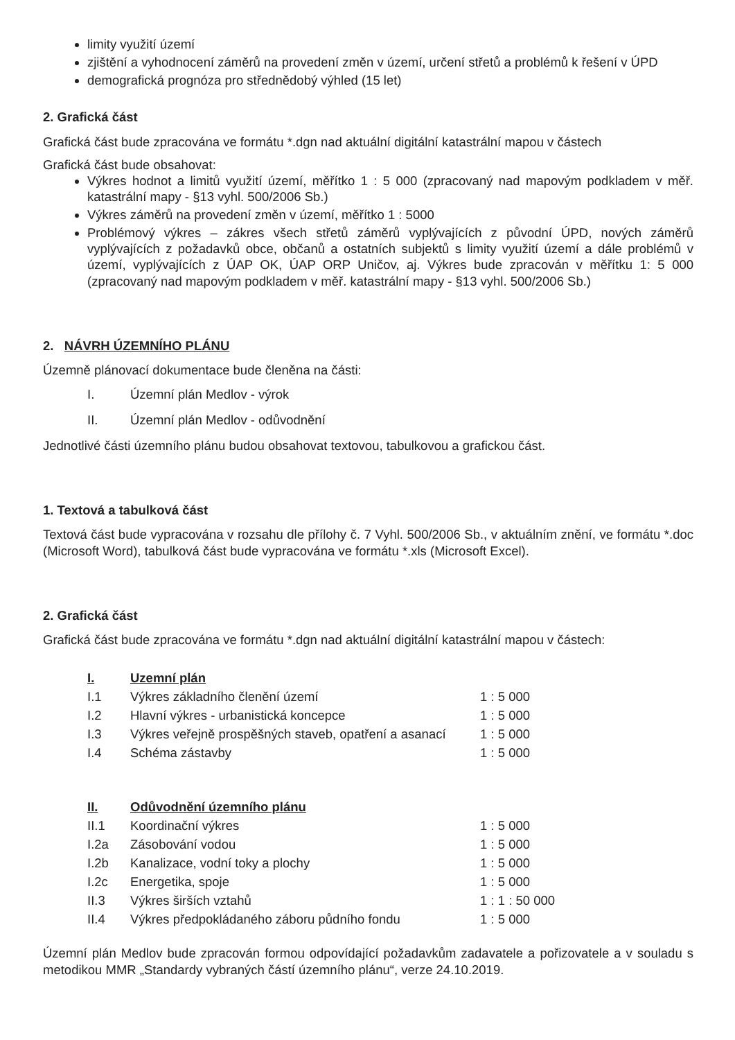limity využití území
zjištění a vyhodnocení záměrů na provedení změn v území, určení střetů a problémů k řešení v ÚPD
demografická prognóza pro střednědobý výhled (15 let)
2. Grafická část
Grafická část bude zpracována ve formátu *.dgn nad aktuální digitální katastrální mapou v částech
Grafická část bude obsahovat:
Výkres hodnot a limitů využití území, měřítko 1 : 5 000 (zpracovaný nad mapovým podkladem v měř. katastrální mapy - §13 vyhl. 500/2006 Sb.)
Výkres záměrů na provedení změn v území, měřítko 1 : 5000
Problémový výkres – zákres všech střetů záměrů vyplývajících z původní ÚPD, nových záměrů vyplývajících z požadavků obce, občanů a ostatních subjektů s limity využití území a dále problémů v území, vyplývajících z ÚAP OK, ÚAP ORP Uničov, aj. Výkres bude zpracován v měřítku 1: 5 000 (zpracovaný nad mapovým podkladem v měř. katastrální mapy - §13 vyhl. 500/2006 Sb.)
2. NÁVRH ÚZEMNÍHO PLÁNU
Územně plánovací dokumentace bude členěna na části:
| I. | Územní plán Medlov - výrok |
| II. | Územní plán Medlov - odůvodnění |
Jednotlivé části územního plánu budou obsahovat textovou, tabulkovou a grafickou část.
1. Textová a tabulková část
Textová část bude vypracována v rozsahu dle přílohy č. 7 Vyhl. 500/2006 Sb., v aktuálním znění, ve formátu *.doc (Microsoft Word), tabulková část bude vypracována ve formátu *.xls (Microsoft Excel).
2. Grafická část
Grafická část bude zpracována ve formátu *.dgn nad aktuální digitální katastrální mapou v částech:
| I. | Uzemní plán | |
| I.1 | Výkres základního členění území | 1 : 5 000 |
| I.2 | Hlavní výkres - urbanistická koncepce | 1 : 5 000 |
| I.3 | Výkres veřejně prospěšných staveb, opatření a asanací | 1 : 5 000 |
| I.4 | Schéma zástavby | 1 : 5 000 |
| II. | Odůvodnění územního plánu | |
| II.1 | Koordinační výkres | 1 : 5 000 |
| I.2a | Zásobování vodou | 1 : 5 000 |
| I.2b | Kanalizace, vodní toky a plochy | 1 : 5 000 |
| I.2c | Energetika, spoje | 1 : 5 000 |
| II.3 | Výkres širších vztahů | 1 : 1 : 50 000 |
| II.4 | Výkres předpokládaného záboru půdního fondu | 1 : 5 000 |
Územní plán Medlov bude zpracován formou odpovídající požadavkům zadavatele a pořizovatele a v souladu s metodikou MMR „Standardy vybraných částí územního plánu“, verze 24.10.2019.